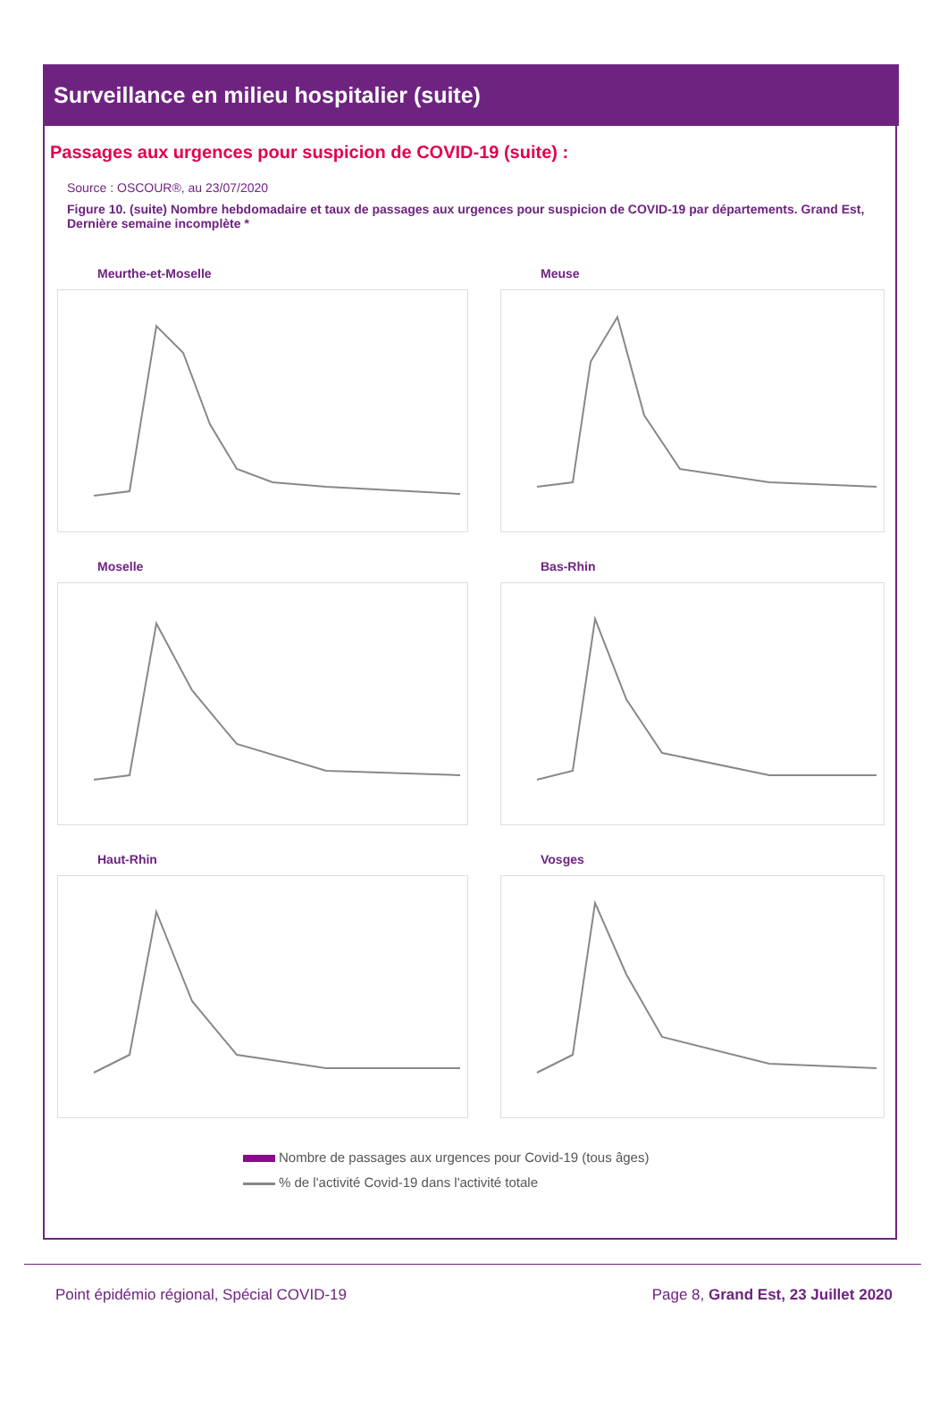Surveillance en milieu hospitalier (suite)
Passages aux urgences pour suspicion de COVID-19 (suite) :
Source : OSCOUR®, au 23/07/2020
Figure 10. (suite) Nombre hebdomadaire et taux de passages aux urgences pour suspicion de COVID-19 par départements. Grand Est, Dernière semaine incomplète *
Meurthe-et-Moselle
Meuse
Moselle
Bas-Rhin
Haut-Rhin
Vosges
Nombre de passages aux urgences pour Covid-19 (tous âges)
% de l'activité Covid-19 dans l'activité totale
Point épidémio régional, Spécial COVID-19 Page 8, Grand Est, 23 Juillet 2020